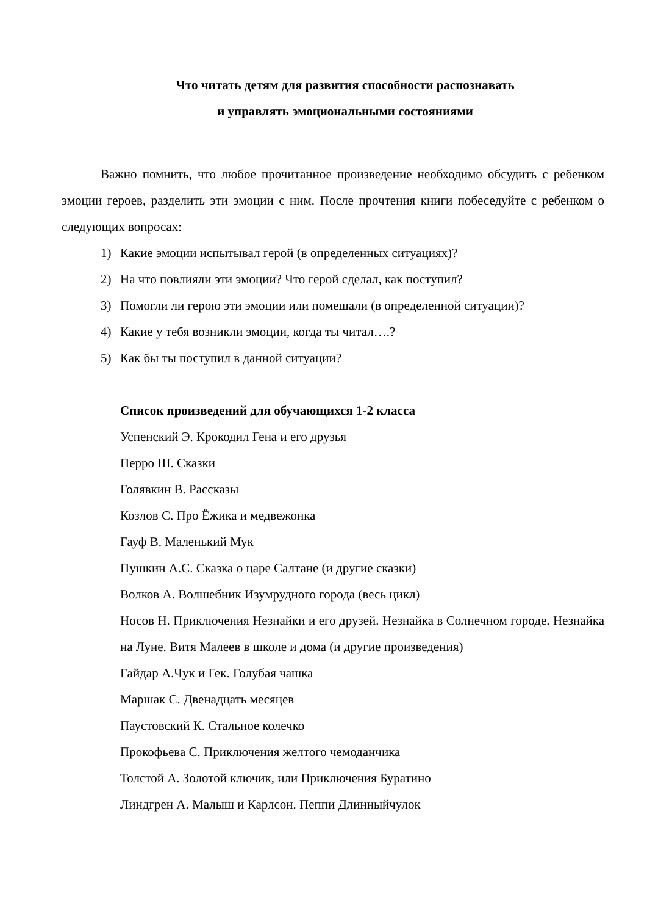Что читать детям для развития способности распознавать
и управлять эмоциональными состояниями
Важно помнить, что любое прочитанное произведение необходимо обсудить с ребенком эмоции героев, разделить эти эмоции с ним. После прочтения книги побеседуйте с ребенком о следующих вопросах:
1) Какие эмоции испытывал герой (в определенных ситуациях)?
2) На что повлияли эти эмоции? Что герой сделал, как поступил?
3) Помогли ли герою эти эмоции или помешали (в определенной ситуации)?
4) Какие у тебя возникли эмоции, когда ты читал….?
5) Как бы ты поступил в данной ситуации?
Список произведений для обучающихся 1-2 класса
Успенский Э. Крокодил Гена и его друзья
Перро Ш. Сказки
Голявкин В. Рассказы
Козлов С. Про Ёжика и медвежонка
Гауф В. Маленький Мук
Пушкин А.С. Сказка о царе Салтане (и другие сказки)
Волков А. Волшебник Изумрудного города (весь цикл)
Носов Н. Приключения Незнайки и его друзей. Незнайка в Солнечном городе. Незнайка на Луне. Витя Малеев в школе и дома (и другие произведения)
Гайдар А.Чук и Гек. Голубая чашка
Маршак С. Двенадцать месяцев
Паустовский К. Стальное колечко
Прокофьева С. Приключения желтого чемоданчика
Толстой А. Золотой ключик, или Приключения Буратино
Линдгрен А. Малыш и Карлсон. Пеппи Длинныйчулок